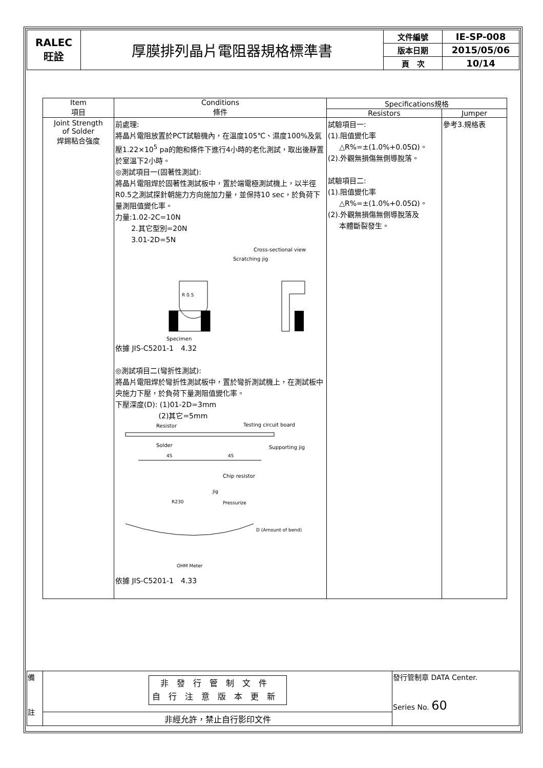| RALEC 旺詮 | 厚膜排列晶片電阻器規格標準書 | 文件編號 | IE-SP-008 |
| | | 版本日期 | 2015/05/06 |
| | | 頁 次 | 10/14 |
| Item 項目 | Conditions 條件 | Specifications規格 | |
| --- | --- | --- | --- |
| | | Resistors | Jumper |
| Joint Strength of Solder 焊錫粘合強度 | 前處理: 將晶片電阻放置於PCT試驗機內，在溫度105℃、濕度100%及氣壓1.22×10<sup>5</sup> pa的飽和條件下進行4小時的老化測試，取出後靜置於室溫下2小時。 ◎測試項目一(固著性測試): 將晶片電阻焊於固著性測試板中，置於端電極測試機上，以半徑R0.5之測試探針朝施力方向施加力量，並保持10 sec，於負荷下量測阻值變化率。 力量:1.02-2C=10N 2.其它型別=20N 3.01-2D=5N Cross-sectional view Scratching jig R 0.5 Specimen 依據 JIS-C5201-1 4.32 ◎測試項目二(彎折性測試): 將晶片電阻焊於彎折性測試板中，置於彎折測試機上，在測試板中央施力下壓，於負荷下量測阻值變化率。 下壓深度(D): (1)01-2D=3mm (2)其它=5mm Resistor Testing circuit board Solder Supporting jig 45 45 Chip resistor Jig Pressurize R230 D (Amount of bend) OHM Meter 依據 JIS-C5201-1 4.33 | 試驗項目一: (1).阻值變化率 △R%=±(1.0%+0.05Ω)。 (2).外觀無損傷無側導脫落。 試驗項目二: (1).阻值變化率 △R%=±(1.0%+0.05Ω)。 (2).外觀無損傷無側導脫落及 本體斷裂發生。 | 參考3.規格表 |
| 備 註 | 非發行管制文件 自行注意版本更新 | 發行管制章 DATA Center. Series No. 60 |
| | 非經允許，禁止自行影印文件 | |